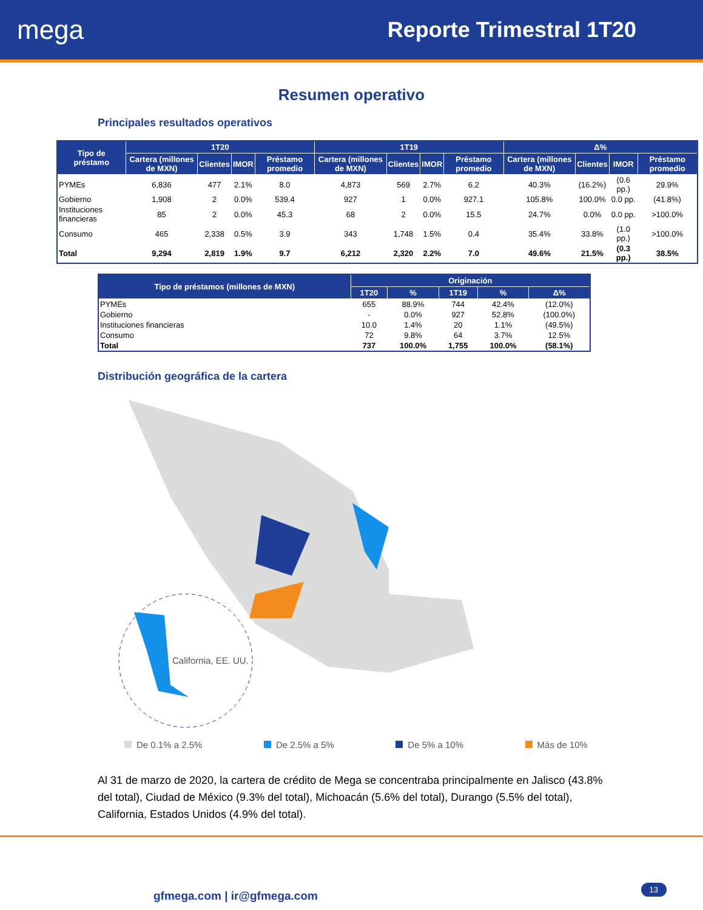mega
Reporte Trimestral 1T20
Resumen operativo
Principales resultados operativos
| Tipo de préstamo | 1T20 | | | | 1T19 | | | | Δ% | | | |
| --- | --- | --- | --- | --- | --- | --- | --- | --- | --- | --- | --- | --- |
| | Cartera (millones de MXN) | Clientes | IMOR | Préstamo promedio | Cartera (millones de MXN) | Clientes | IMOR | Préstamo promedio | Cartera (millones de MXN) | Clientes | IMOR | Préstamo promedio |
| PYMEs | 6,836 | 477 | 2.1% | 8.0 | 4,873 | 569 | 2.7% | 6.2 | 40.3% | (16.2%) | (0.6 pp.) | 29.9% |
| Gobierno | 1,908 | 2 | 0.0% | 539.4 | 927 | 1 | 0.0% | 927.1 | 105.8% | 100.0% | 0.0 pp. | (41.8%) |
| Instituciones financieras | 85 | 2 | 0.0% | 45.3 | 68 | 2 | 0.0% | 15.5 | 24.7% | 0.0% | 0.0 pp. | >100.0% |
| Consumo | 465 | 2,338 | 0.5% | 3.9 | 343 | 1,748 | 1.5% | 0.4 | 35.4% | 33.8% | (1.0 pp.) | >100.0% |
| Total | 9,294 | 2,819 | 1.9% | 9.7 | 6,212 | 2,320 | 2.2% | 7.0 | 49.6% | 21.5% | (0.3 pp.) | 38.5% |
| Tipo de préstamos (millones de MXN) | Originación | | | | |
| --- | --- | --- | --- | --- | --- |
| | 1T20 | % | 1T19 | % | Δ% |
| PYMEs | 655 | 88.9% | 744 | 42.4% | (12.0%) |
| Gobierno | - | 0.0% | 927 | 52.8% | (100.0%) |
| Instituciones financieras | 10.0 | 1.4% | 20 | 1.1% | (49.5%) |
| Consumo | 72 | 9.8% | 64 | 3.7% | 12.5% |
| Total | 737 | 100.0% | 1,755 | 100.0% | (58.1%) |
Distribución geográfica de la cartera
California, EE. UU.
De 0.1% a 2.5% De 2.5% a 5% De 5% a 10% Más de 10%
Al 31 de marzo de 2020, la cartera de crédito de Mega se concentraba principalmente en Jalisco (43.8% del total), Ciudad de México (9.3% del total), Michoacán (5.6% del total), Durango (5.5% del total), California, Estados Unidos (4.9% del total).
gfmega.com | ir@gfmega.com 13